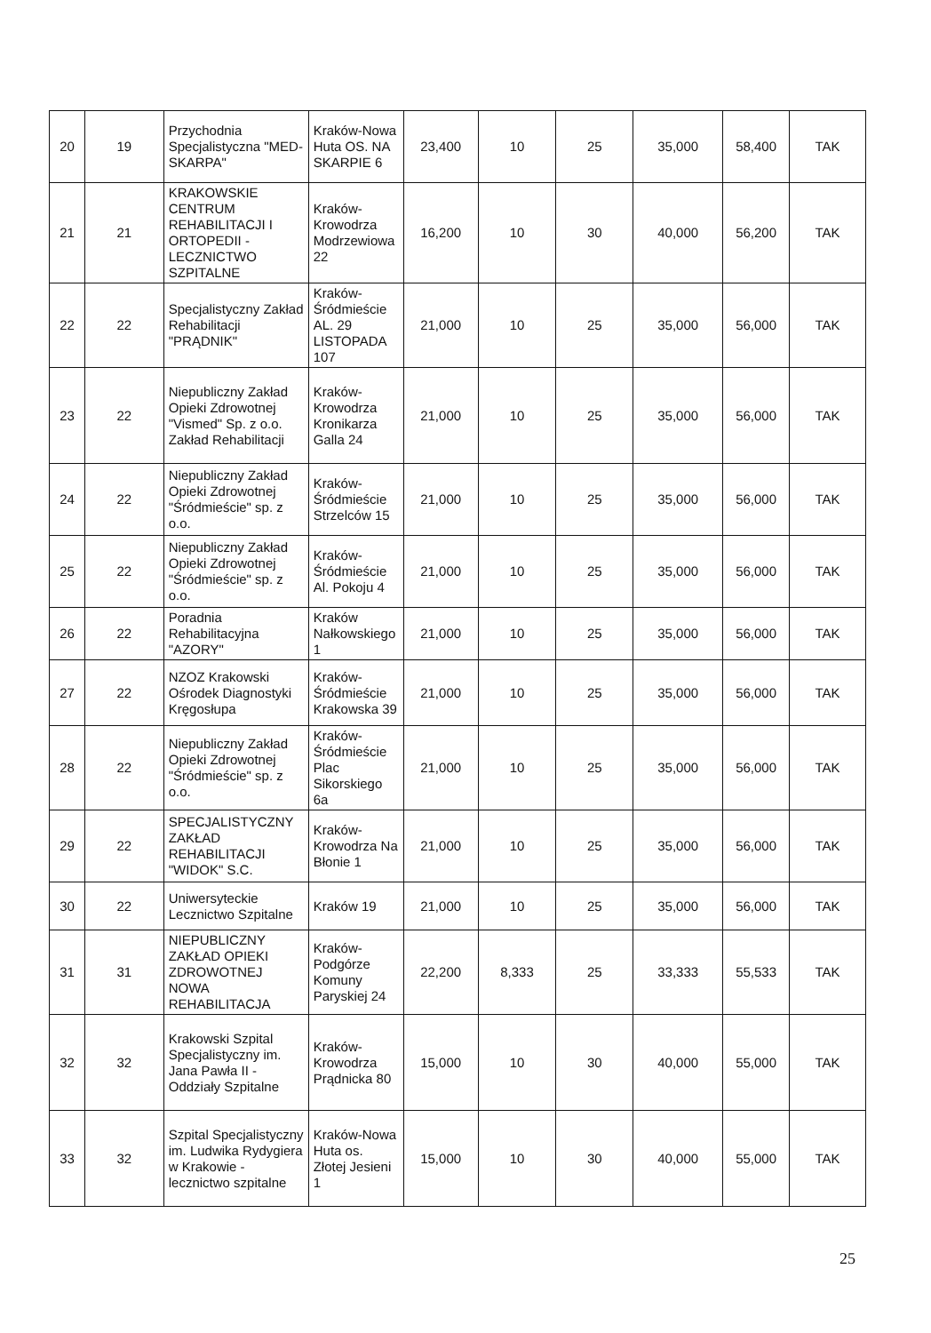| 20 | 19 | Przychodnia Specjalistyczna "MED-SKARPA" | Kraków-Nowa Huta OS. NA SKARPIE 6 | 23,400 | 10 | 25 | 35,000 | 58,400 | TAK |
| 21 | 21 | KRAKOWSKIE CENTRUM REHABILITACJI I ORTOPEDII - LECZNICTWO SZPITALNE | Kraków-Krowodrza Modrzewiowa 22 | 16,200 | 10 | 30 | 40,000 | 56,200 | TAK |
| 22 | 22 | Specjalistyczny Zakład Rehabilitacji "PRĄDNIK" | Kraków-Śródmieście AL. 29 LISTOPADA 107 | 21,000 | 10 | 25 | 35,000 | 56,000 | TAK |
| 23 | 22 | Niepubliczny Zakład Opieki Zdrowotnej "Vismed" Sp. z o.o. Zakład Rehabilitacji | Kraków-Krowodrza Kronikarza Galla 24 | 21,000 | 10 | 25 | 35,000 | 56,000 | TAK |
| 24 | 22 | Niepubliczny Zakład Opieki Zdrowotnej "Śródmieście" sp. z o.o. | Kraków-Śródmieście Strzelców 15 | 21,000 | 10 | 25 | 35,000 | 56,000 | TAK |
| 25 | 22 | Niepubliczny Zakład Opieki Zdrowotnej "Śródmieście" sp. z o.o. | Kraków-Śródmieście Al. Pokoju 4 | 21,000 | 10 | 25 | 35,000 | 56,000 | TAK |
| 26 | 22 | Poradnia Rehabilitacyjna "AZORY" | Kraków Nałkowskiego 1 | 21,000 | 10 | 25 | 35,000 | 56,000 | TAK |
| 27 | 22 | NZOZ Krakowski Ośrodek Diagnostyki Kręgosłupa | Kraków-Śródmieście Krakowska 39 | 21,000 | 10 | 25 | 35,000 | 56,000 | TAK |
| 28 | 22 | Niepubliczny Zakład Opieki Zdrowotnej "Śródmieście" sp. z o.o. | Kraków-Śródmieście Plac Sikorskiego 6a | 21,000 | 10 | 25 | 35,000 | 56,000 | TAK |
| 29 | 22 | SPECJALISTYCZNY ZAKŁAD REHABILITACJI "WIDOK" S.C. | Kraków-Krowodrza Na Błonie 1 | 21,000 | 10 | 25 | 35,000 | 56,000 | TAK |
| 30 | 22 | Uniwersyteckie Lecznictwo Szpitalne | Kraków 19 | 21,000 | 10 | 25 | 35,000 | 56,000 | TAK |
| 31 | 31 | NIEPUBLICZNY ZAKŁAD OPIEKI ZDROWOTNEJ NOWA REHABILITACJA | Kraków-Podgórze Komuny Paryskiej 24 | 22,200 | 8,333 | 25 | 33,333 | 55,533 | TAK |
| 32 | 32 | Krakowski Szpital Specjalistyczny im. Jana Pawła II - Oddziały Szpitalne | Kraków-Krowodrza Prądnicka 80 | 15,000 | 10 | 30 | 40,000 | 55,000 | TAK |
| 33 | 32 | Szpital Specjalistyczny im. Ludwika Rydygiera w Krakowie - lecznictwo szpitalne | Kraków-Nowa Huta os. Złotej Jesieni 1 | 15,000 | 10 | 30 | 40,000 | 55,000 | TAK |
25